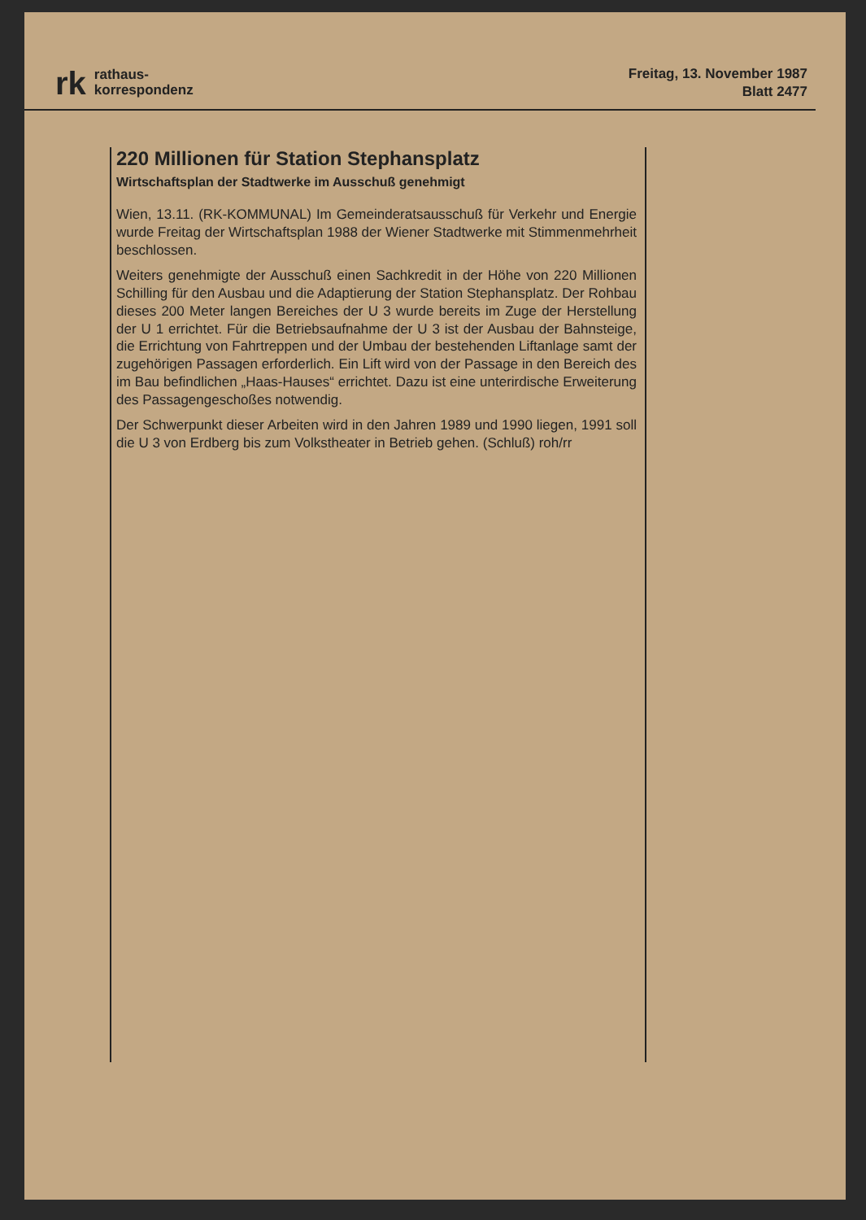rk rathaus-
korrespondenz
Freitag, 13. November 1987
Blatt 2477
220 Millionen für Station Stephansplatz
Wirtschaftsplan der Stadtwerke im Ausschuß genehmigt
Wien, 13.11. (RK-KOMMUNAL) Im Gemeinderatsausschuß für Verkehr und Energie wurde Freitag der Wirtschaftsplan 1988 der Wiener Stadtwerke mit Stimmenmehrheit beschlossen.
Weiters genehmigte der Ausschuß einen Sachkredit in der Höhe von 220 Millionen Schilling für den Ausbau und die Adaptierung der Station Stephansplatz. Der Rohbau dieses 200 Meter langen Bereiches der U 3 wurde bereits im Zuge der Herstellung der U 1 errichtet. Für die Betriebsaufnahme der U 3 ist der Ausbau der Bahnsteige, die Errichtung von Fahrtreppen und der Umbau der bestehenden Liftanlage samt der zugehörigen Passagen erforderlich. Ein Lift wird von der Passage in den Bereich des im Bau befindlichen „Haas-Hauses“ errichtet. Dazu ist eine unterirdische Erweiterung des Passagengeschoßes notwendig.
Der Schwerpunkt dieser Arbeiten wird in den Jahren 1989 und 1990 liegen, 1991 soll die U 3 von Erdberg bis zum Volkstheater in Betrieb gehen. (Schluß) roh/rr